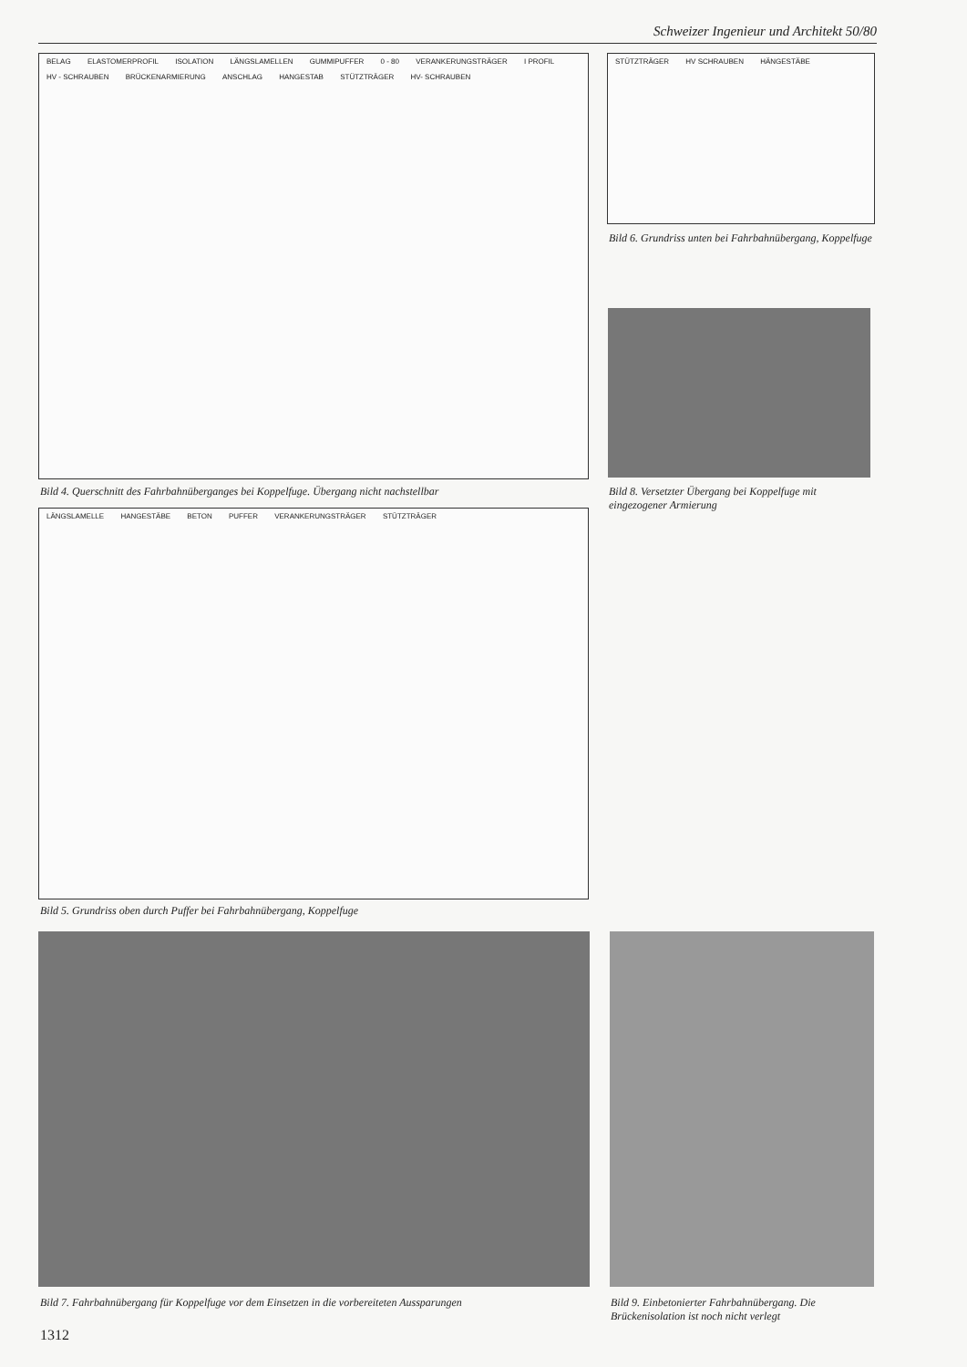Schweizer Ingenieur und Architekt 50/80
BELAG ELASTOMERPROFIL ISOLATION LÄNGSLAMELLEN GUMMIPUFFER 0 - 80 VERANKERUNGSTRÄGER I PROFIL HV - SCHRAUBEN BRÜCKENARMIERUNG ANSCHLAG HANGESTAB STÜTZTRÄGER HV- SCHRAUBEN
Bild 4. Querschnitt des Fahrbahnüberganges bei Koppelfuge. Übergang nicht nachstellbar
STÜTZTRÄGER HV SCHRAUBEN HÄNGESTÄBE
Bild 6. Grundriss unten bei Fahrbahnübergang, Koppelfuge
Bild 8. Versetzter Übergang bei Koppelfuge mit eingezogener Armierung
LÄNGSLAMELLE HANGESTÄBE BETON PUFFER VERANKERUNGSTRÄGER STÜTZTRÄGER
Bild 5. Grundriss oben durch Puffer bei Fahrbahnübergang, Koppelfuge
Bild 7. Fahrbahnübergang für Koppelfuge vor dem Einsetzen in die vorbereiteten Aussparungen
Bild 9. Einbetonierter Fahrbahnübergang. Die Brückenisolation ist noch nicht verlegt
1312